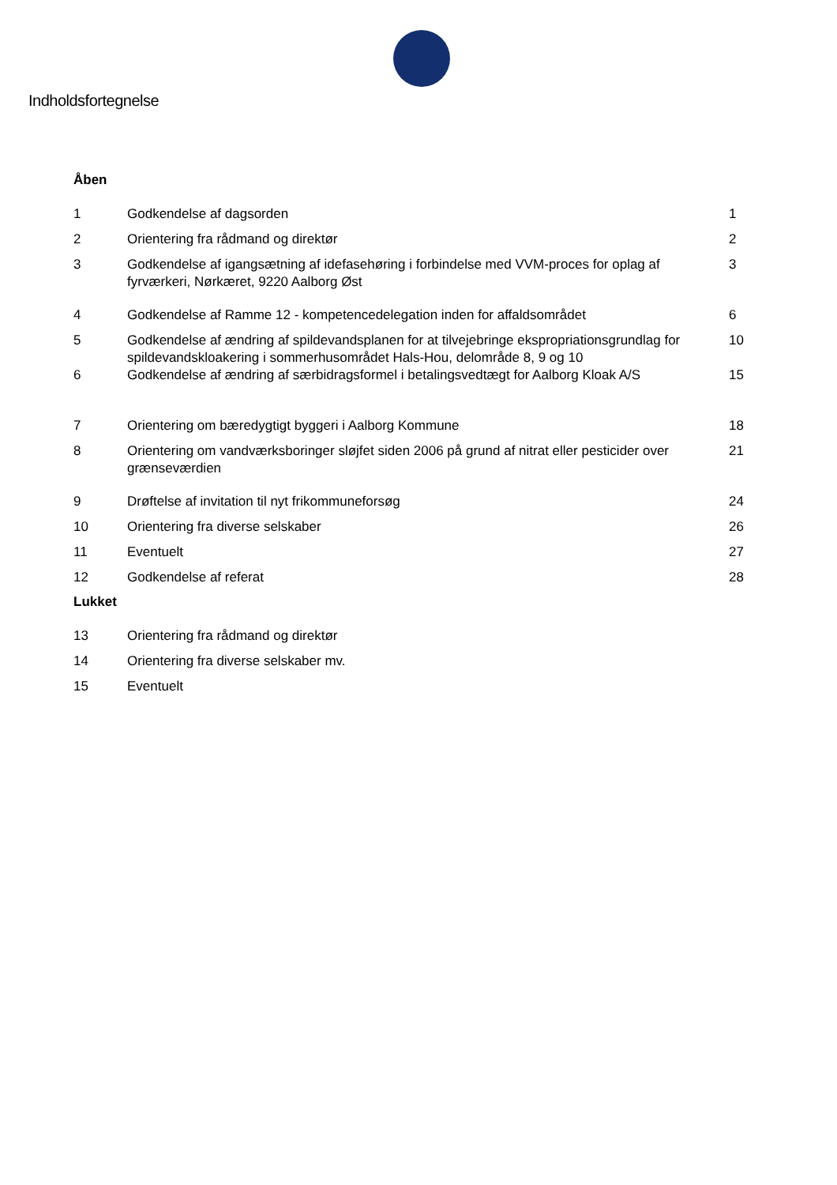Indholdsfortegnelse
Åben
| 1 | Godkendelse af dagsorden | 1 |
| 2 | Orientering fra rådmand og direktør | 2 |
| 3 | Godkendelse af igangsætning af idefasehøring i forbindelse med VVM-proces for oplag af fyrværkeri, Nørkæret, 9220 Aalborg Øst | 3 |
| 4 | Godkendelse af Ramme 12 - kompetencedelegation inden for affaldsområdet | 6 |
| 5 | Godkendelse af ændring af spildevandsplanen for at tilvejebringe ekspropriationsgrundlag for spildevandskloakering i sommerhusområdet Hals-Hou, delområde 8, 9 og 10 | 10 |
| 6 | Godkendelse af ændring af særbidragsformel i betalingsvedtægt for Aalborg Kloak A/S | 15 |
| 7 | Orientering om bæredygtigt byggeri i Aalborg Kommune | 18 |
| 8 | Orientering om vandværksboringer sløjfet siden 2006 på grund af nitrat eller pesticider over grænseværdien | 21 |
| 9 | Drøftelse af invitation til nyt frikommuneforsøg | 24 |
| 10 | Orientering fra diverse selskaber | 26 |
| 11 | Eventuelt | 27 |
| 12 | Godkendelse af referat | 28 |
Lukket
| 13 | Orientering fra rådmand og direktør |
| 14 | Orientering fra diverse selskaber mv. |
| 15 | Eventuelt |